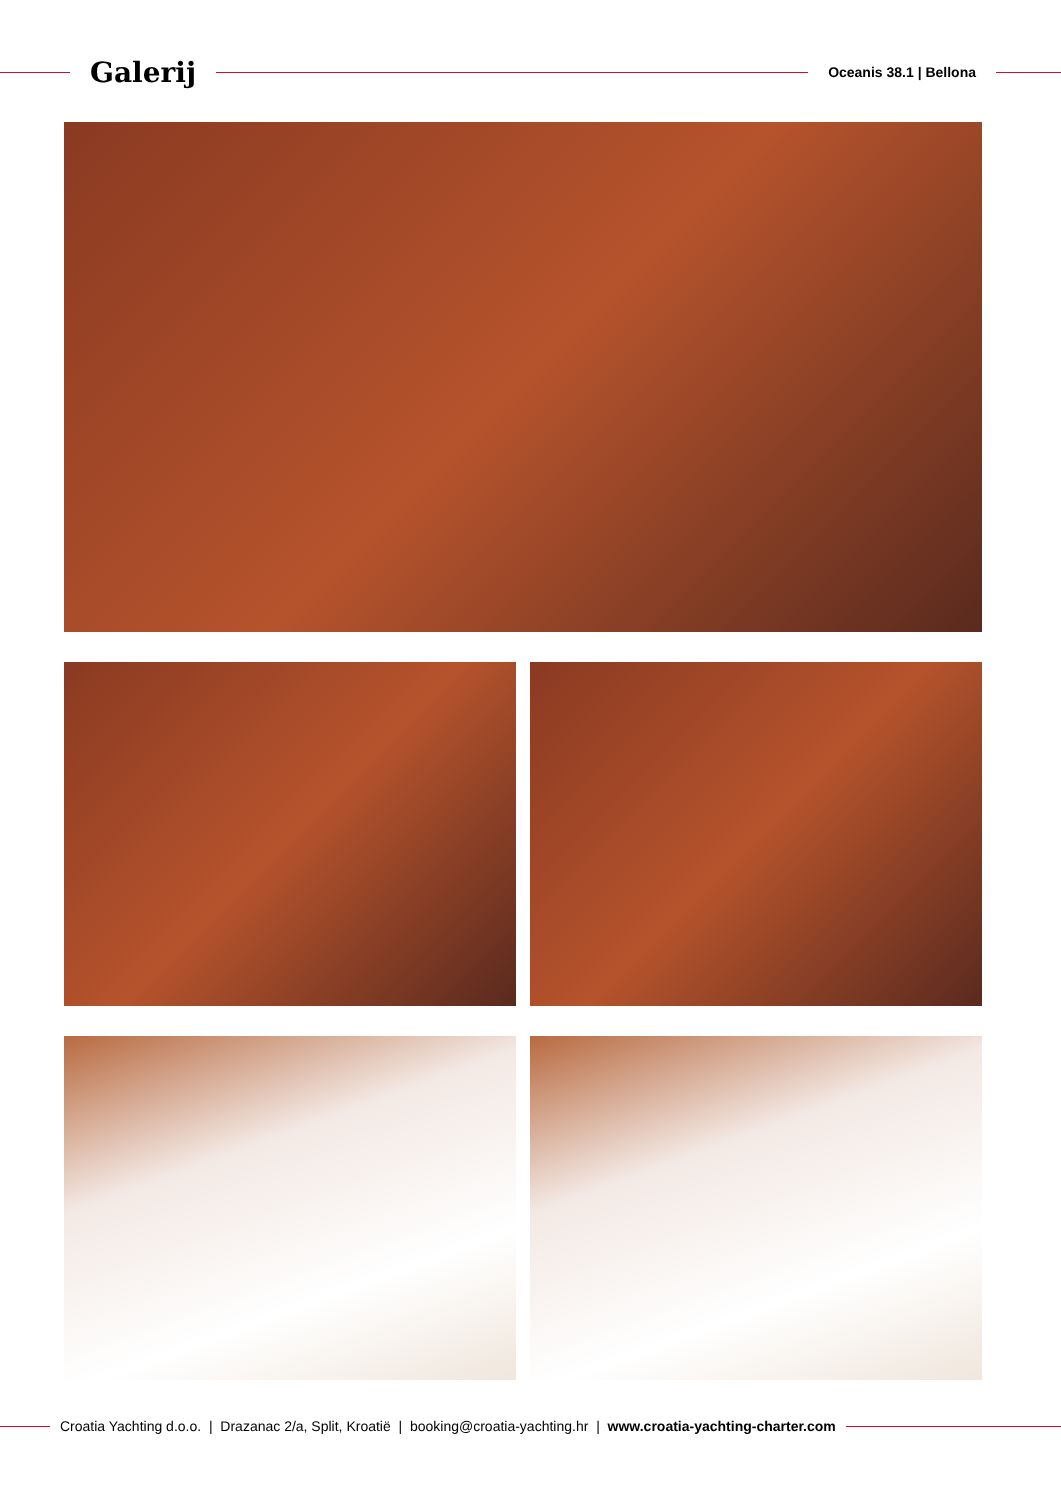Galerij
Oceanis 38.1 | Bellona
Croatia Yachting d.o.o. | Drazanac 2/a, Split, Kroatië | booking@croatia-yachting.hr | www.croatia-yachting-charter.com